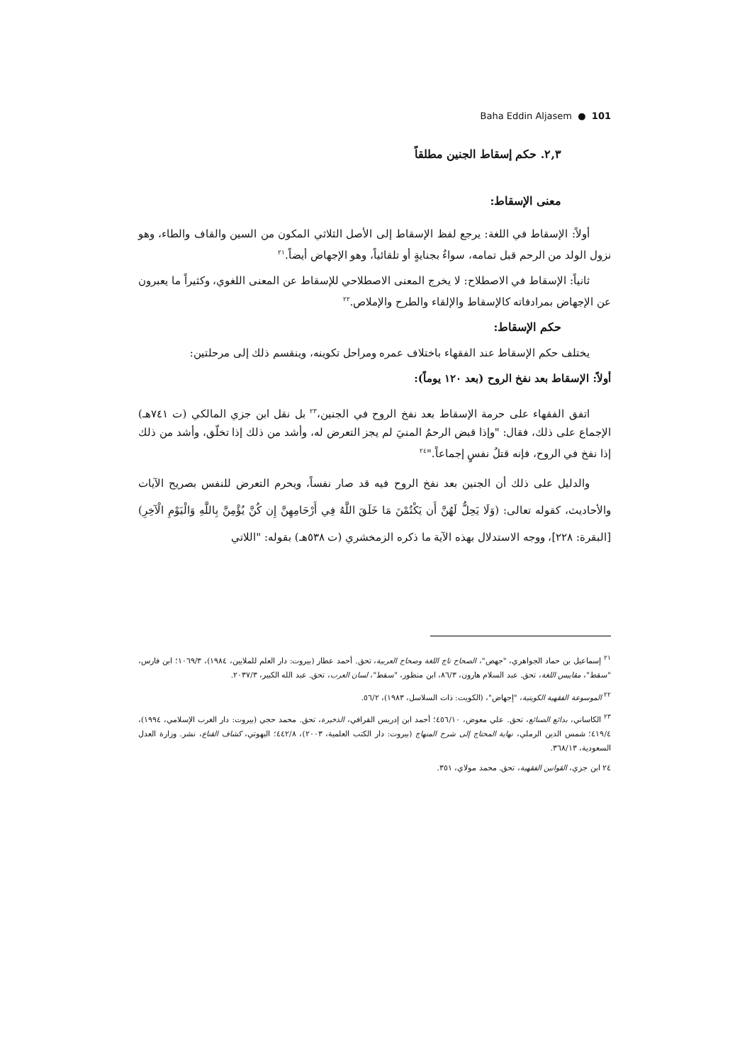Baha Eddin Aljasem ● 101
٢,٣. حكم إسقاط الجنين مطلقاً
معنى الإسقاط:
أولاً: الإسقاط في اللغة: يرجع لفظ الإسقاط إلى الأصل الثلاثي المكون من السين والقاف والطاء، وهو نزول الولد من الرحم قبل تمامه، سواءٌ بجنايةٍ أو تلقائياً، وهو الإجهاض أيضاً.<sup>٢١</sup>
ثانياً: الإسقاط في الاصطلاح: لا يخرج المعنى الاصطلاحي للإسقاط عن المعنى اللغوي، وكثيراً ما يعبرون عن الإجهاض بمرادفاته كالإسقاط والإلقاء والطرح والإملاص.<sup>٢٢</sup>
حكم الإسقاط:
يختلف حكم الإسقاط عند الفقهاء باختلاف عمره ومراحل تكوينه، وينقسم ذلك إلى مرحلتين:
أولاً: الإسقاط بعد نفخ الروح (بعد ١٢٠ يوماً):
اتفق الفقهاء على حرمة الإسقاط بعد نفخ الروح في الجنين،<sup>٢٣</sup> بل نقل ابن جزي المالكي (ت ٧٤١هـ) الإجماع على ذلك، فقال: "وإذا قبض الرحمُ المنيَ لم يجز التعرض له، وأشد من ذلك إذا تخلّق، وأشد من ذلك إذا نفخ في الروح، فإنه قتلُ نفسٍ إجماعاً."<sup>٢٤</sup>
والدليل على ذلك أن الجنين بعد نفخ الروح فيه قد صار نفساً، ويحرم التعرض للنفس بصريح الآيات والأحاديث، كقوله تعالى: (وَلَا يَحِلُّ لَهُنَّ أَن يَكْتُمْنَ مَا خَلَقَ اللَّهُ فِي أَرْحَامِهِنَّ إِن كُنَّ يُؤْمِنَّ بِاللَّهِ وَالْيَوْمِ الْآخِرِ) [البقرة: ٢٢٨]، ووجه الاستدلال بهذه الآية ما ذكره الزمخشري (ت ٥٣٨هـ) بقوله: "اللاتي
<sup>٢١</sup> إسماعيل بن حماد الجواهري، "جهض"، الصحاح تاج اللغة وصحاح العربية، تحق. أحمد عطار (بيروت: دار العلم للملايين، ١٩٨٤)، ١٠٦٩/٣؛ ابن فارس، "سقط"، مقاييس اللغة، تحق. عبد السلام هارون، ٨٦/٣، ابن منظور، "سقط"، لسان العرب، تحق. عبد الله الكبير، ٢٠٣٧/٣.
<sup>٢٢</sup> الموسوعة الفقهية الكويتية، "إجهاض"، (الكويت: ذات السلاسل، ١٩٨٣)، ٥٦/٢.
<sup>٢٣</sup> الكاساني، بدائع الصنائع، تحق. علي معوض، ٤٥٦/١٠؛ أحمد ابن إدريس القرافي، الذخيرة، تحق. محمد حجي (بيروت: دار الغرب الإسلامي، ١٩٩٤)، ٤١٩/٤؛ شمس الدين الرملي، نهاية المحتاج إلى شرح المنهاج (بيروت: دار الكتب العلمية، ٢٠٠٣)، ٤٤٢/٨؛ البهوتي، كشاف القناع، نشر. وزارة العدل السعودية، ٣٦٨/١٣.
٢٤ ابن جزي، القوانين الفقهية، تحق. محمد مولاي، ٣٥١.